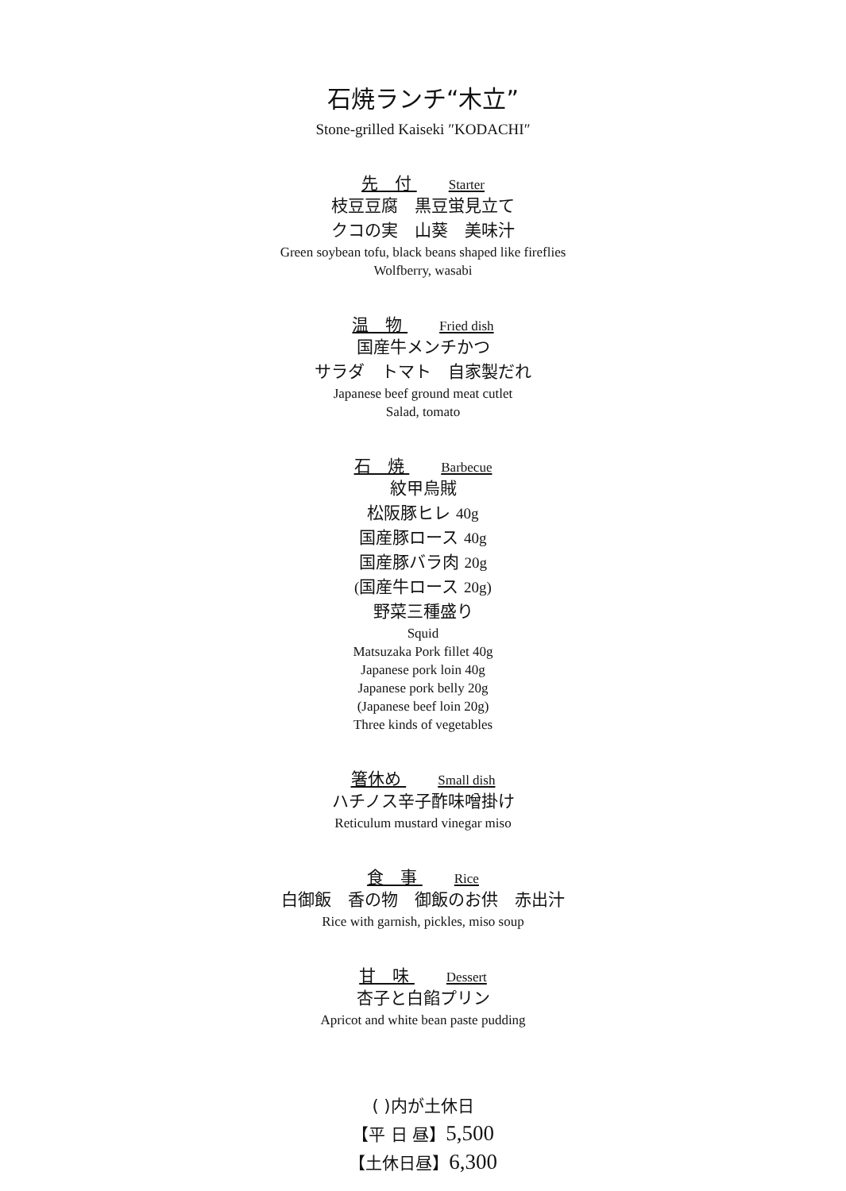石焼ランチ“木立”
Stone-grilled Kaiseki ″KODACHI″
先　付 Starter
枝豆豆腐　黒豆蛍見立て
クコの実　山葵　美味汁
Green soybean tofu, black beans shaped like fireflies
Wolfberry, wasabi
温　物 Fried dish
国産牛メンチかつ
サラダ　トマト　自家製だれ
Japanese beef ground meat cutlet
Salad, tomato
石　焼 Barbecue
紋甲烏賊
松阪豚ヒレ 40g
国産豚ロース 40g
国産豚バラ肉 20g
(国産牛ロース 20g)
野菜三種盛り
Squid
Matsuzaka Pork fillet 40g
Japanese pork loin 40g
Japanese pork belly 20g
(Japanese beef loin 20g)
Three kinds of vegetables
箸休め Small dish
ハチノス辛子酢味噌掛け
Reticulum mustard vinegar miso
食　事 Rice
白御飯　香の物　御飯のお供　赤出汁
Rice with garnish, pickles, miso soup
甘　味 Dessert
杏子と白餡プリン
Apricot and white bean paste pudding
( )内が土休日
【平 日 昼】5,500
【土休日昼】6,300